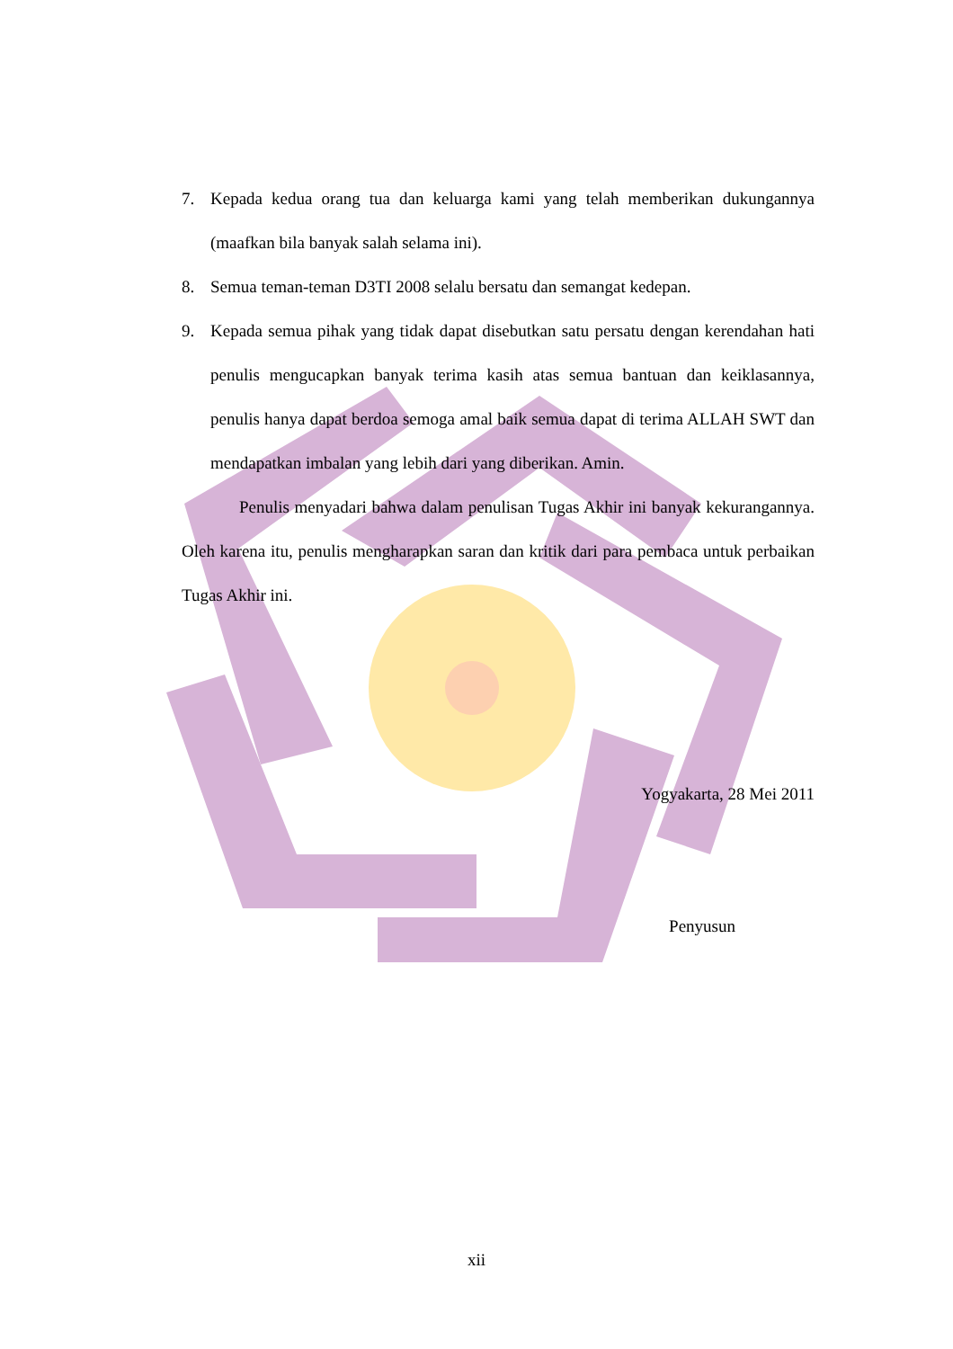7. Kepada kedua orang tua dan keluarga kami yang telah memberikan dukungannya (maafkan bila banyak salah selama ini).
8. Semua teman-teman D3TI 2008 selalu bersatu dan semangat kedepan.
9. Kepada semua pihak yang tidak dapat disebutkan satu persatu dengan kerendahan hati penulis mengucapkan banyak terima kasih atas semua bantuan dan keiklasannya, penulis hanya dapat berdoa semoga amal baik semua dapat di terima ALLAH SWT dan mendapatkan imbalan yang lebih dari yang diberikan. Amin.
Penulis menyadari bahwa dalam penulisan Tugas Akhir ini banyak kekurangannya. Oleh karena itu, penulis mengharapkan saran dan kritik dari para pembaca untuk perbaikan Tugas Akhir ini.
Yogyakarta, 28 Mei 2011
Penyusun
xii